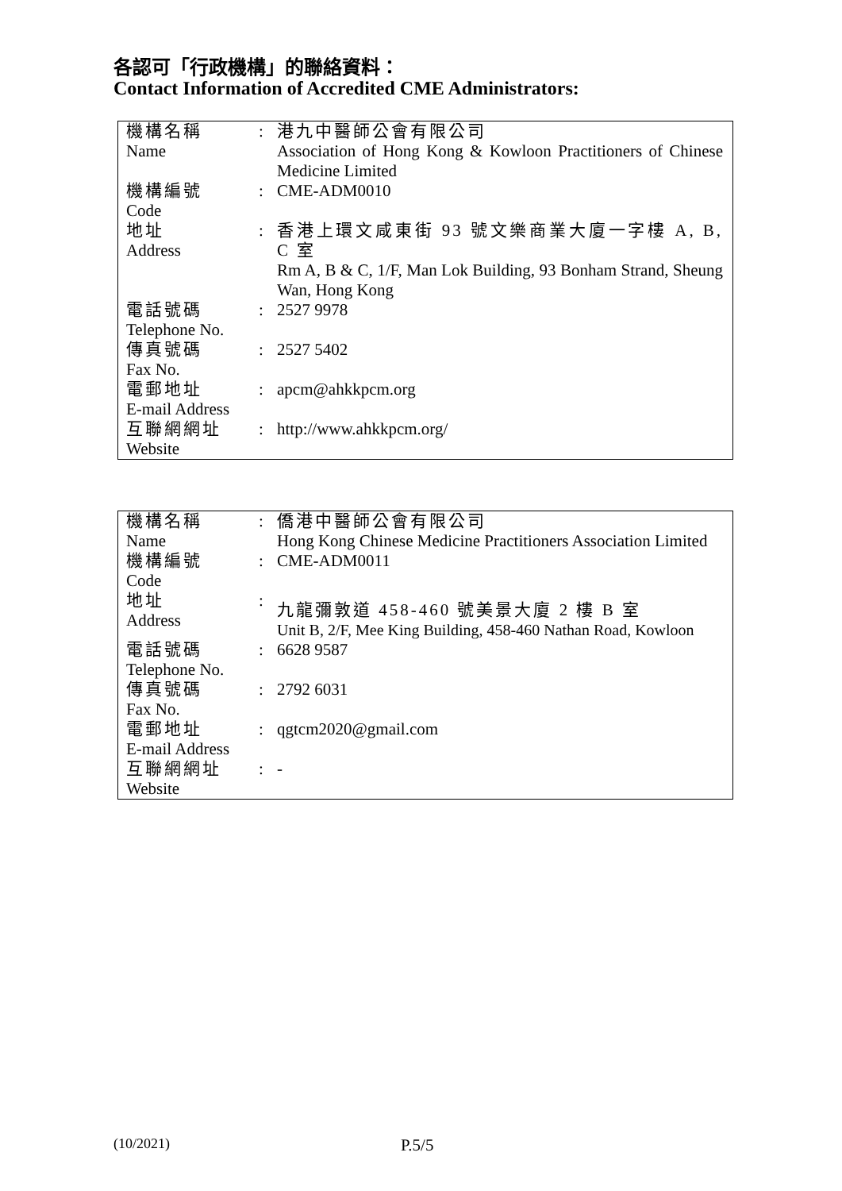各認可「行政機構」的聯絡資料：
Contact Information of Accredited CME Administrators:
| 機構名稱 Name | : | 港九中醫師公會有限公司 Association of Hong Kong & Kowloon Practitioners of Chinese Medicine Limited |
| 機構編號 Code | : | CME-ADM0010 |
| 地址 Address | : | 香港上環文咸東街 93 號文樂商業大廈一字樓 A, B, C 室 Rm A, B & C, 1/F, Man Lok Building, 93 Bonham Strand, Sheung Wan, Hong Kong |
| 電話號碼 Telephone No. | : | 2527 9978 |
| 傳真號碼 Fax No. | : | 2527 5402 |
| 電郵地址 E-mail Address | : | apcm@ahkkpcm.org |
| 互聯網網址 Website | : | http://www.ahkkpcm.org/ |
| 機構名稱 Name | : | 僑港中醫師公會有限公司 Hong Kong Chinese Medicine Practitioners Association Limited |
| 機構編號 Code | : | CME-ADM0011 |
| 地址 Address | : | 九龍彌敦道 458-460 號美景大廈 2 樓 B 室 Unit B, 2/F, Mee King Building, 458-460 Nathan Road, Kowloon |
| 電話號碼 Telephone No. | : | 6628 9587 |
| 傳真號碼 Fax No. | : | 2792 6031 |
| 電郵地址 E-mail Address | : | qgtcm2020@gmail.com |
| 互聯網網址 Website | : | - |
(10/2021) P.5/5